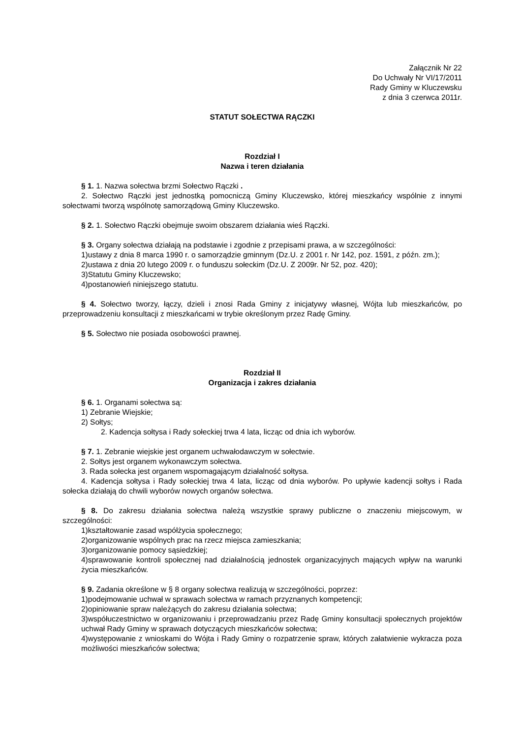Załącznik Nr 22
Do Uchwały Nr VI/17/2011
Rady Gminy w Kluczewsku
z dnia 3 czerwca 2011r.
STATUT SOŁECTWA RĄCZKI
Rozdział I
Nazwa i teren działania
§ 1. 1. Nazwa sołectwa brzmi Sołectwo Rączki .
2. Sołectwo Rączki jest jednostką pomocniczą Gminy Kluczewsko, której mieszkańcy wspólnie z innymi sołectwami tworzą wspólnotę samorządową Gminy Kluczewsko.
§ 2. 1. Sołectwo Rączki obejmuje swoim obszarem działania wieś Rączki.
§ 3. Organy sołectwa działają na podstawie i zgodnie z przepisami prawa, a w szczególności:
1)ustawy z dnia 8 marca 1990 r. o samorządzie gminnym (Dz.U. z 2001 r. Nr 142, poz. 1591, z późn. zm.);
2)ustawa z dnia 20 lutego 2009 r. o funduszu sołeckim (Dz.U. Z 2009r. Nr 52, poz. 420);
3)Statutu Gminy Kluczewsko;
4)postanowień niniejszego statutu.
§ 4. Sołectwo tworzy, łączy, dzieli i znosi Rada Gminy z inicjatywy własnej, Wójta lub mieszkańców, po przeprowadzeniu konsultacji z mieszkańcami w trybie określonym przez Radę Gminy.
§ 5. Sołectwo nie posiada osobowości prawnej.
Rozdział II
Organizacja i zakres działania
§ 6. 1. Organami sołectwa są:
1) Zebranie Wiejskie;
2) Sołtys;
2. Kadencja sołtysa i Rady sołeckiej trwa 4 lata, licząc od dnia ich wyborów.
§ 7. 1. Zebranie wiejskie jest organem uchwałodawczym w sołectwie.
2. Sołtys jest organem wykonawczym sołectwa.
3. Rada sołecka jest organem wspomagającym działalność sołtysa.
4. Kadencja sołtysa i Rady sołeckiej trwa 4 lata, licząc od dnia wyborów. Po upływie kadencji sołtys i Rada sołecka działają do chwili wyborów nowych organów sołectwa.
§ 8. Do zakresu działania sołectwa należą wszystkie sprawy publiczne o znaczeniu miejscowym, w szczególności:
1)kształtowanie zasad współżycia społecznego;
2)organizowanie wspólnych prac na rzecz miejsca zamieszkania;
3)organizowanie pomocy sąsiedzkiej;
4)sprawowanie kontroli społecznej nad działalnością jednostek organizacyjnych mających wpływ na warunki życia mieszkańców.
§ 9. Zadania określone w § 8 organy sołectwa realizują w szczególności, poprzez:
1)podejmowanie uchwał w sprawach sołectwa w ramach przyznanych kompetencji;
2)opiniowanie spraw należących do zakresu działania sołectwa;
3)współuczestnictwo w organizowaniu i przeprowadzaniu przez Radę Gminy konsultacji społecznych projektów uchwał Rady Gminy w sprawach dotyczących mieszkańców sołectwa;
4)występowanie z wnioskami do Wójta i Rady Gminy o rozpatrzenie spraw, których załatwienie wykracza poza możliwości mieszkańców sołectwa;